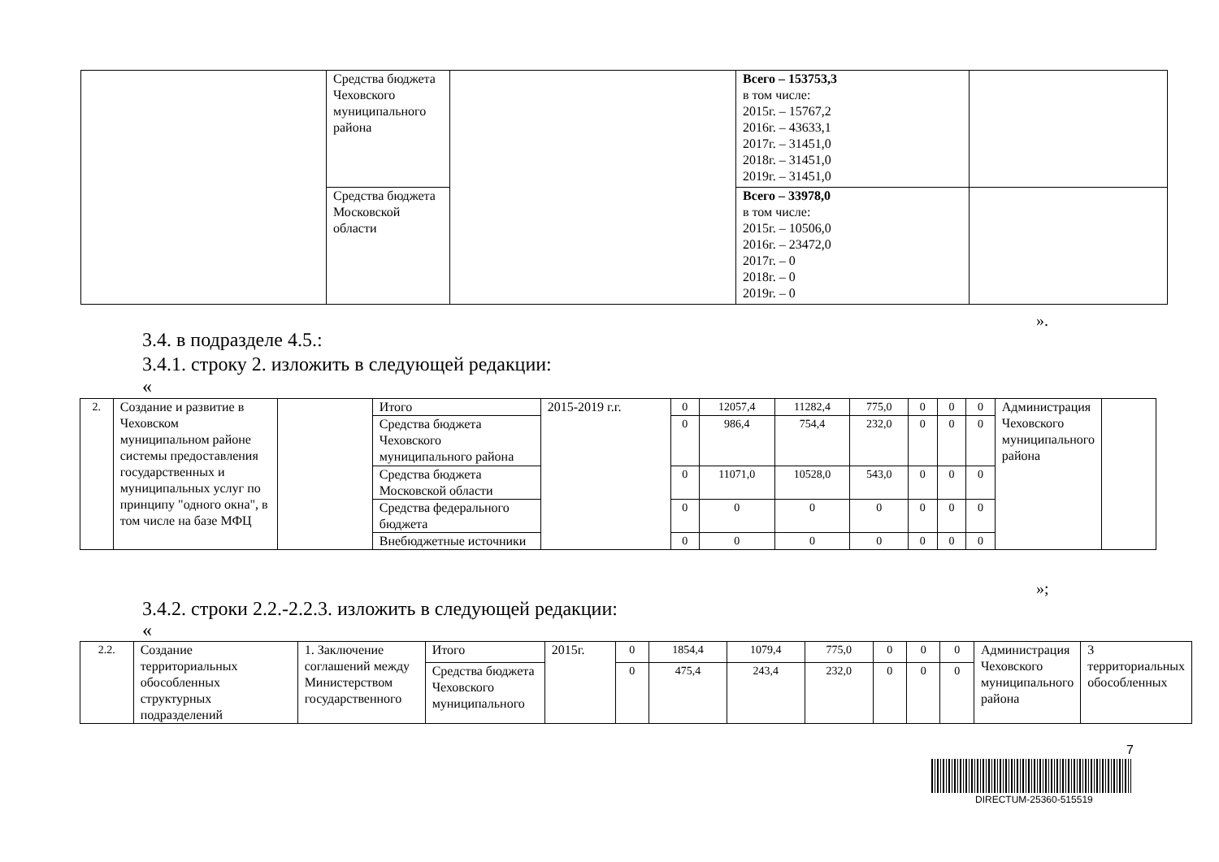| | Средства бюджета Чеховского муниципального района | | Всего – 153753,3 в том числе: 2015г. – 15767,2 2016г. – 43633,1 2017г. – 31451,0 2018г. – 31451,0 2019г. – 31451,0 | |
| | Средства бюджета Московской области | | Всего – 33978,0 в том числе: 2015г. – 10506,0 2016г. – 23472,0 2017г. – 0 2018г. – 0 2019г. – 0 | |
».
3.4. в подразделе 4.5.:
3.4.1. строку 2. изложить в следующей редакции:
«
| 2. | Создание и развитие в Чеховском муниципальном районе системы предоставления государственных и муниципальных услуг по принципу "одного окна", в том числе на базе МФЦ | | Итого | 2015-2019 г.г. | 0 | 12057,4 | 11282,4 | 775,0 | 0 | 0 | 0 | Администрация Чеховского муниципального района | |
| | | | Средства бюджета Чеховского муниципального района | | 0 | 986,4 | 754,4 | 232,0 | 0 | 0 | 0 | | |
| | | | Средства бюджета Московской области | | 0 | 11071,0 | 10528,0 | 543,0 | 0 | 0 | 0 | | |
| | | | Средства федерального бюджета | | 0 | 0 | 0 | 0 | 0 | 0 | 0 | | |
| | | | Внебюджетные источники | | 0 | 0 | 0 | 0 | 0 | 0 | 0 | | |
»;
3.4.2. строки 2.2.-2.2.3. изложить в следующей редакции:
«
| 2.2. | Создание территориальных обособленных структурных подразделений | 1. Заключение соглашений между Министерством государственного | Итого | 2015г. | 0 | 1854,4 | 1079,4 | 775,0 | 0 | 0 | 0 | Администрация Чеховского муниципального района | 3 территориальных обособленных |
| | | | Средства бюджета Чеховского муниципального | | 0 | 475,4 | 243,4 | 232,0 | 0 | 0 | 0 | | |
7
DIRECTUM-25360-515519